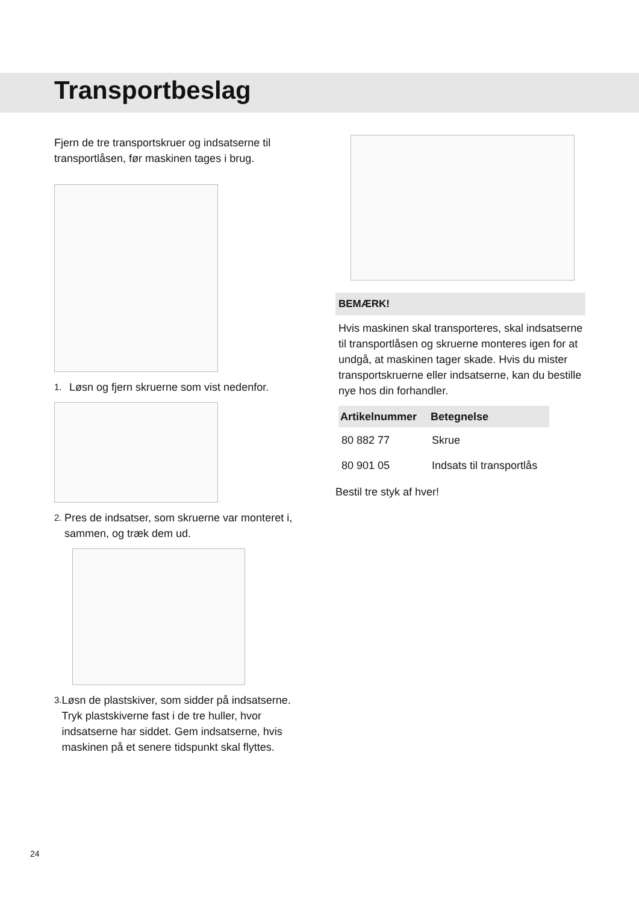Transportbeslag
Fjern de tre transportskruer og indsatserne til transportlåsen, før maskinen tages i brug.
1.
Løsn og fjern skruerne som vist nedenfor.
2.
Pres de indsatser, som skruerne var monteret i, sammen, og træk dem ud.
3.
Løsn de plastskiver, som sidder på indsatserne. Tryk plastskiverne fast i de tre huller, hvor indsatserne har siddet. Gem indsatserne, hvis maskinen på et senere tidspunkt skal flyttes.
BEMÆRK!
Hvis maskinen skal transporteres, skal indsatserne til transportlåsen og skruerne monteres igen for at undgå, at maskinen tager skade. Hvis du mister transportskruerne eller indsatserne, kan du bestille nye hos din forhandler.
| Artikelnummer | Betegnelse |
| --- | --- |
| 80 882 77 | Skrue |
| 80 901 05 | Indsats til transportlås |
Bestil tre styk af hver!
24